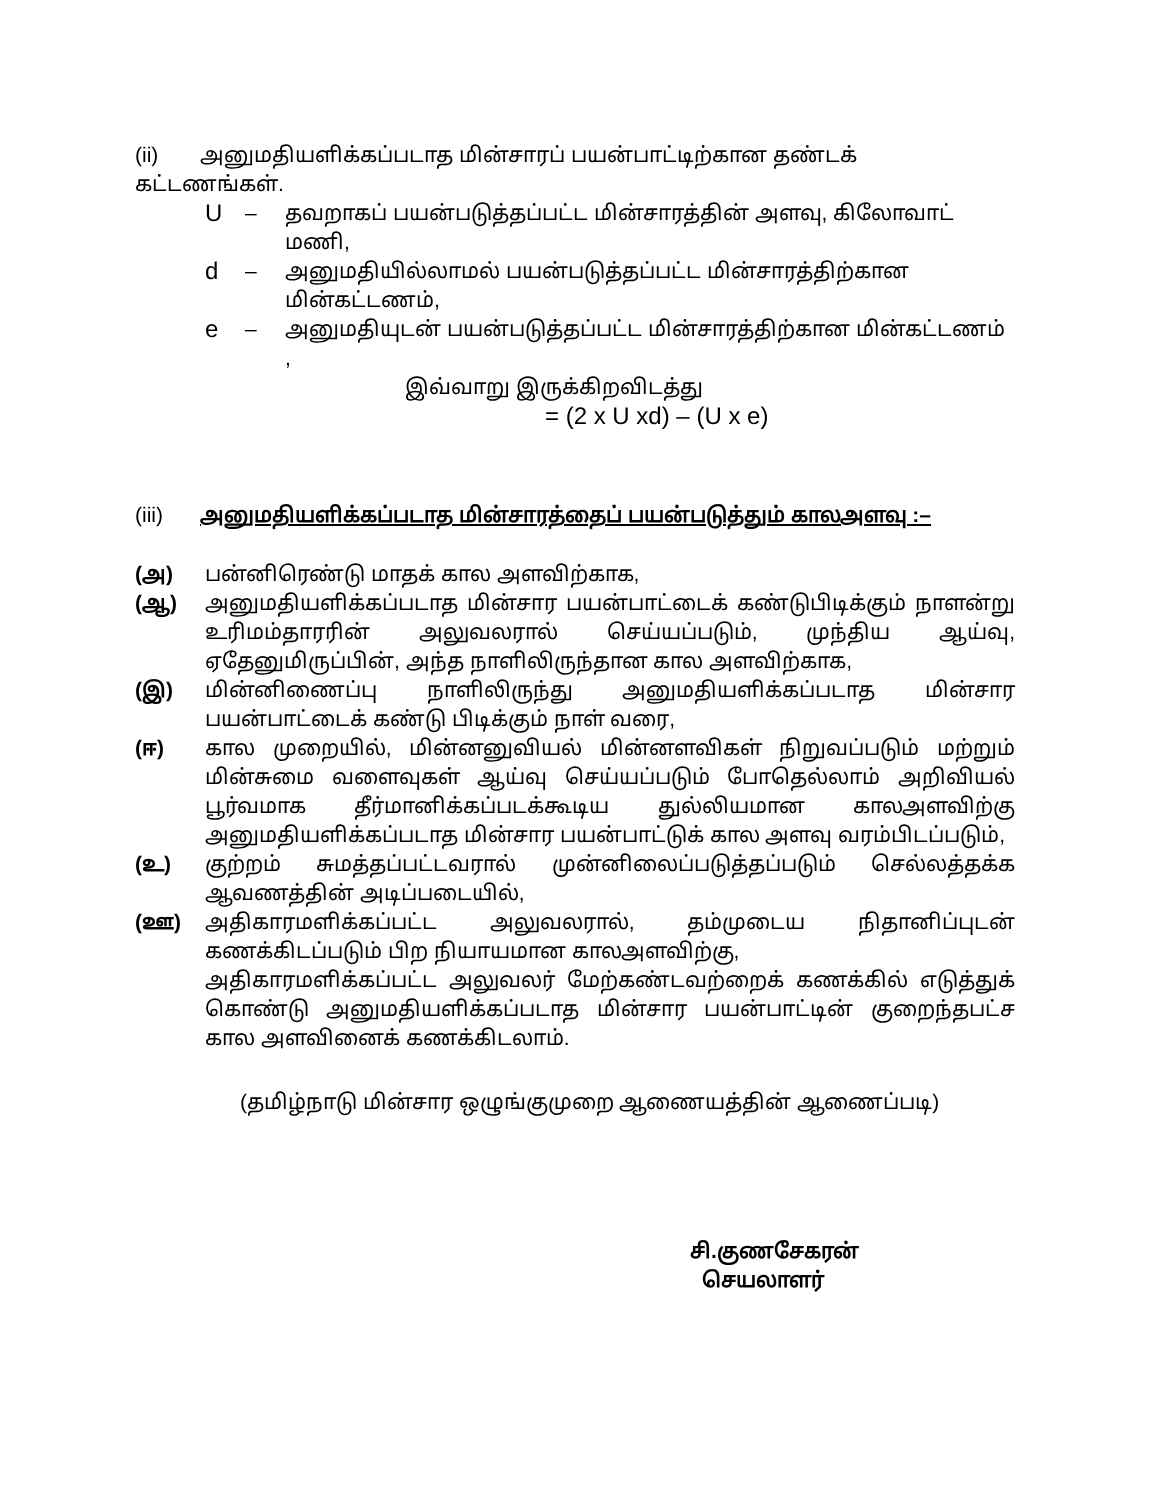(ii) அனுமதியளிக்கப்படாத மின்சாரப் பயன்பாட்டிற்கான தண்டக்
கட்டணங்கள்.
U – தவறாகப் பயன்படுத்தப்பட்ட மின்சாரத்தின் அளவு, கிலோவாட் மணி,
d – அனுமதியில்லாமல் பயன்படுத்தப்பட்ட மின்சாரத்திற்கான
மின்கட்டணம்,
e – அனுமதியுடன் பயன்படுத்தப்பட்ட மின்சாரத்திற்கான மின்கட்டணம் ,
இவ்வாறு இருக்கிறவிடத்து
= (2 x U xd) – (U x e)
(iii) அனுமதியளிக்கப்படாத மின்சாரத்தைப் பயன்படுத்தும் காலஅளவு :–
(அ) பன்னிரெண்டு மாதக் கால அளவிற்காக,
(ஆ) அனுமதியளிக்கப்படாத மின்சார பயன்பாட்டைக் கண்டுபிடிக்கும் நாளன்று உரிமம்தாரரின் அலுவலரால் செய்யப்படும், முந்திய ஆய்வு, ஏதேனுமிருப்பின், அந்த நாளிலிருந்தான கால அளவிற்காக,
(இ) மின்னிணைப்பு நாளிலிருந்து அனுமதியளிக்கப்படாத மின்சார பயன்பாட்டைக் கண்டு பிடிக்கும் நாள் வரை,
(ஈ) கால முறையில், மின்னனுவியல் மின்னளவிகள் நிறுவப்படும் மற்றும் மின்சுமை வளைவுகள் ஆய்வு செய்யப்படும் போதெல்லாம் அறிவியல் பூர்வமாக தீர்மானிக்கப்படக்கூடிய துல்லியமான காலஅளவிற்கு அனுமதியளிக்கப்படாத மின்சார பயன்பாட்டுக் கால அளவு வரம்பிடப்படும்,
(உ) குற்றம் சுமத்தப்பட்டவரால் முன்னிலைப்படுத்தப்படும் செல்லத்தக்க ஆவணத்தின் அடிப்படையில்,
(ஊ) அதிகாரமளிக்கப்பட்ட அலுவலரால், தம்முடைய நிதானிப்புடன் கணக்கிடப்படும் பிற நியாயமான காலஅளவிற்கு,
அதிகாரமளிக்கப்பட்ட அலுவலர் மேற்கண்டவற்றைக் கணக்கில் எடுத்துக் கொண்டு அனுமதியளிக்கப்படாத மின்சார பயன்பாட்டின் குறைந்தபட்ச கால அளவினைக் கணக்கிடலாம்.
(தமிழ்நாடு மின்சார ஒழுங்குமுறை ஆணையத்தின் ஆணைப்படி)
சி.குணசேகரன்
செயலாளர்